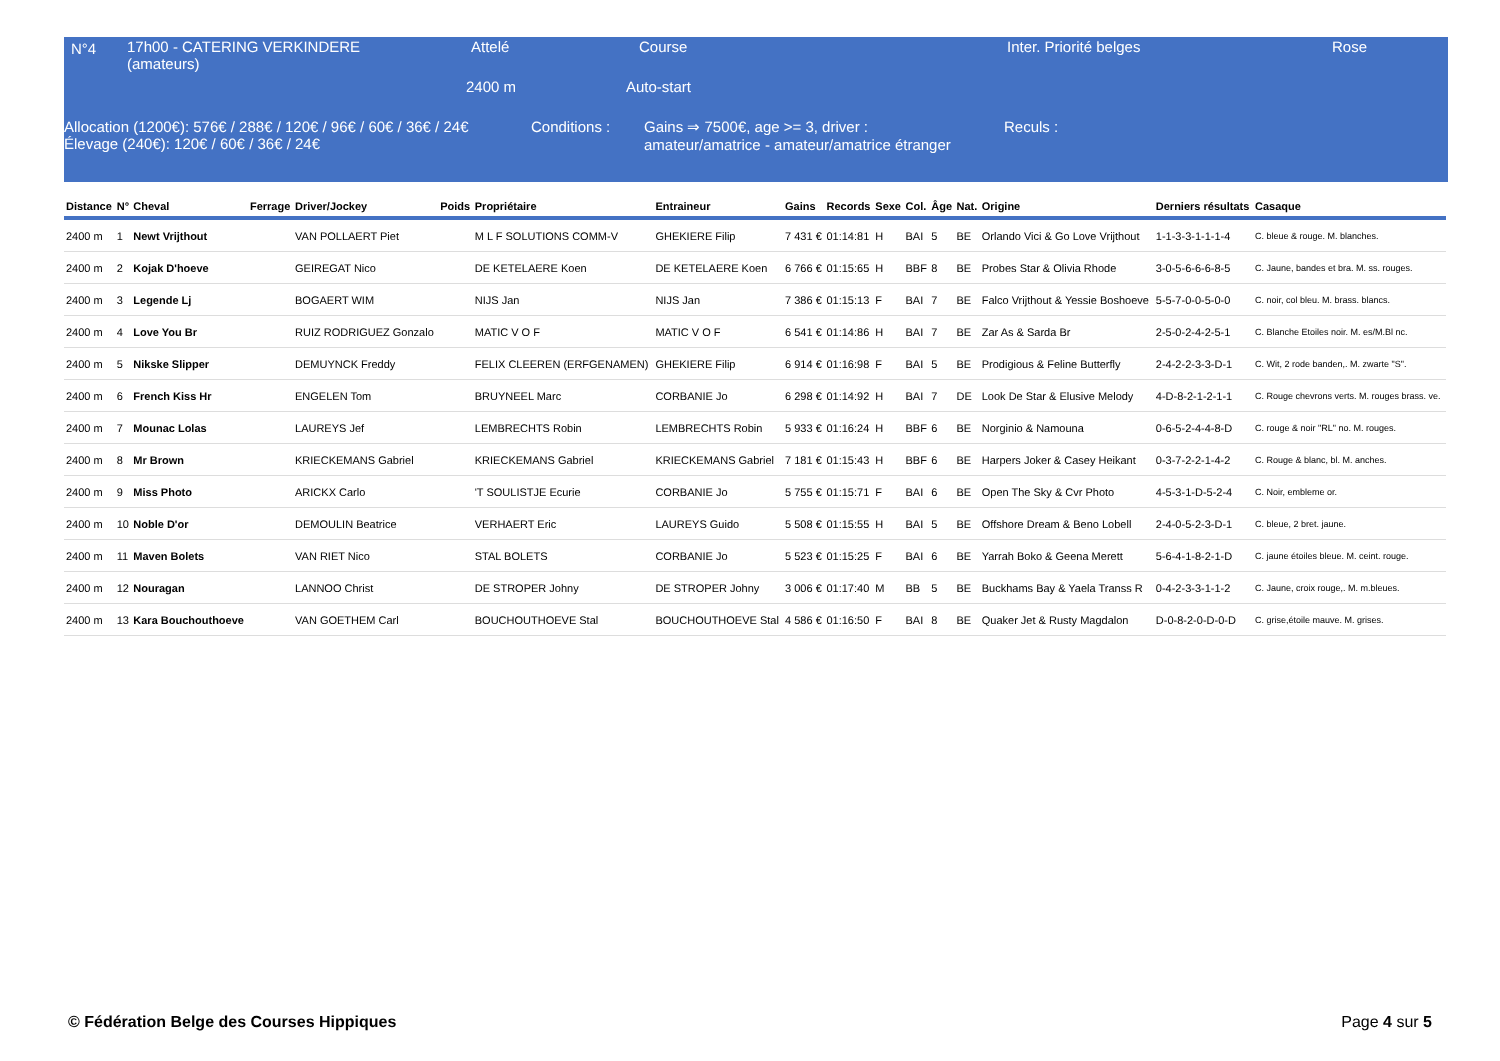N°4
17h00 - CATERING VERKINDERE (amateurs)
Attelé Course Inter. Priorité belges Rose
2400 m Auto-start
Allocation (1200€): 576€ / 288€ / 120€ / 96€ / 60€ / 36€ / 24€
Élevage (240€): 120€ / 60€ / 36€ / 24€
Conditions :
Gains ⇒ 7500€, age >= 3, driver :
amateur/amatrice - amateur/amatrice étranger
Reculs :
| Distance | N° | Cheval | Ferrage | Driver/Jockey | Poids | Propriétaire | Entraineur | Gains | Records | Sexe | Col. | Âge | Nat. | Origine | Derniers résultats | Casaque |
| --- | --- | --- | --- | --- | --- | --- | --- | --- | --- | --- | --- | --- | --- | --- | --- | --- |
| 2400 m | 1 | Newt Vrijthout | | VAN POLLAERT Piet | | M L F SOLUTIONS COMM-V | GHEKIERE Filip | 7 431 € | 01:14:81 | H | BAI | 5 | BE | Orlando Vici & Go Love Vrijthout | 1-1-3-3-1-1-1-4 | C. bleue & rouge. M. blanches. |
| 2400 m | 2 | Kojak D'hoeve | | GEIREGAT Nico | | DE KETELAERE Koen | DE KETELAERE Koen | 6 766 € | 01:15:65 | H | BBF | 8 | BE | Probes Star & Olivia Rhode | 3-0-5-6-6-6-8-5 | C. Jaune, bandes et bra. M. ss. rouges. |
| 2400 m | 3 | Legende Lj | | BOGAERT WIM | | NIJS Jan | NIJS Jan | 7 386 € | 01:15:13 | F | BAI | 7 | BE | Falco Vrijthout & Yessie Boshoeve | 5-5-7-0-0-5-0-0 | C. noir, col bleu. M. brass. blancs. |
| 2400 m | 4 | Love You Br | | RUIZ RODRIGUEZ Gonzalo | | MATIC V O F | MATIC V O F | 6 541 € | 01:14:86 | H | BAI | 7 | BE | Zar As & Sarda Br | 2-5-0-2-4-2-5-1 | C. Blanche Etoiles noir. M. es/M.Bl nc. |
| 2400 m | 5 | Nikske Slipper | | DEMUYNCK Freddy | | FELIX CLEEREN (ERFGENAMEN) | GHEKIERE Filip | 6 914 € | 01:16:98 | F | BAI | 5 | BE | Prodigious & Feline Butterfly | 2-4-2-2-3-3-D-1 | C. Wit, 2 rode banden,. M. zwarte "S". |
| 2400 m | 6 | French Kiss Hr | | ENGELEN Tom | | BRUYNEEL Marc | CORBANIE Jo | 6 298 € | 01:14:92 | H | BAI | 7 | DE | Look De Star & Elusive Melody | 4-D-8-2-1-2-1-1 | C. Rouge chevrons verts. M. rouges brass. ve. |
| 2400 m | 7 | Mounac Lolas | | LAUREYS Jef | | LEMBRECHTS Robin | LEMBRECHTS Robin | 5 933 € | 01:16:24 | H | BBF | 6 | BE | Norginio & Namouna | 0-6-5-2-4-4-8-D | C. rouge & noir "RL" no. M. rouges. |
| 2400 m | 8 | Mr Brown | | KRIECKEMANS Gabriel | | KRIECKEMANS Gabriel | KRIECKEMANS Gabriel | 7 181 € | 01:15:43 | H | BBF | 6 | BE | Harpers Joker & Casey Heikant | 0-3-7-2-2-1-4-2 | C. Rouge & blanc, bl. M. anches. |
| 2400 m | 9 | Miss Photo | | ARICKX Carlo | | 'T SOULISTJE Ecurie | CORBANIE Jo | 5 755 € | 01:15:71 | F | BAI | 6 | BE | Open The Sky & Cvr Photo | 4-5-3-1-D-5-2-4 | C. Noir, embleme or. |
| 2400 m | 10 | Noble D'or | | DEMOULIN Beatrice | | VERHAERT Eric | LAUREYS Guido | 5 508 € | 01:15:55 | H | BAI | 5 | BE | Offshore Dream & Beno Lobell | 2-4-0-5-2-3-D-1 | C. bleue, 2 bret. jaune. |
| 2400 m | 11 | Maven Bolets | | VAN RIET Nico | | STAL BOLETS | CORBANIE Jo | 5 523 € | 01:15:25 | F | BAI | 6 | BE | Yarrah Boko & Geena Merett | 5-6-4-1-8-2-1-D | C. jaune étoiles bleue. M. ceint. rouge. |
| 2400 m | 12 | Nouragan | | LANNOO Christ | | DE STROPER Johny | DE STROPER Johny | 3 006 € | 01:17:40 | M | BB | 5 | BE | Buckhams Bay & Yaela Transs R | 0-4-2-3-3-1-1-2 | C. Jaune, croix rouge,. M. m.bleues. |
| 2400 m | 13 | Kara Bouchouthoeve | | VAN GOETHEM Carl | | BOUCHOUTHOEVE Stal | BOUCHOUTHOEVE Stal | 4 586 € | 01:16:50 | F | BAI | 8 | BE | Quaker Jet & Rusty Magdalon | D-0-8-2-0-D-0-D | C. grise,étoile mauve. M. grises. |
© Fédération Belge des Courses Hippiques
Page 4 sur 5